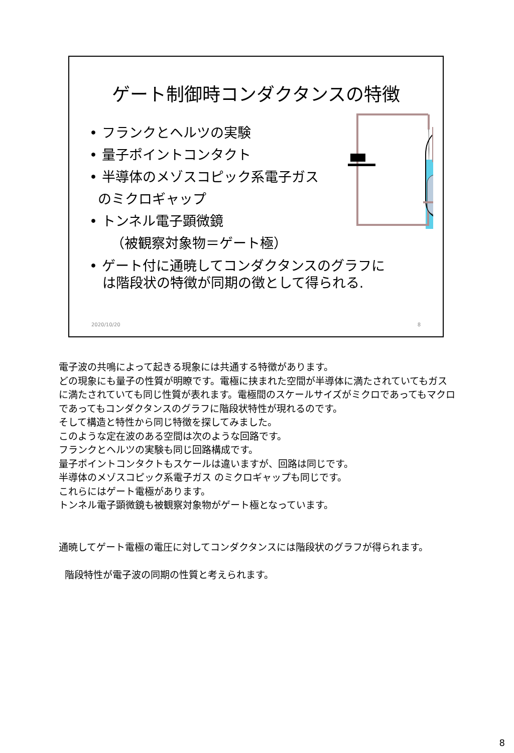ゲート制御時コンダクタンスの特徴
• フランクとヘルツの実験
• 量子ポイントコンタクト
• 半導体のメゾスコピック系電子ガス
のミクロギャップ
• トンネル電子顕微鏡
（被観察対象物＝ゲート極）
• ゲート付に通暁してコンダクタンスのグラフに
は階段状の特徴が同期の徴として得られる.
2020/10/20 8
電子波の共鳴によって起きる現象には共通する特徴があります。
どの現象にも量子の性質が明瞭です。電極に挟まれた空間が半導体に満たされていてもガスに満たされていても同じ性質が表れます。電極間のスケールサイズがミクロであってもマクロであってもコンダクタンスのグラフに階段状特性が現れるのです。
そして構造と特性から同じ特徴を探してみました。
このような定在波のある空間は次のような回路です。
フランクとヘルツの実験も同じ回路構成です。
量子ポイントコンタクトもスケールは違いますが、回路は同じです。
半導体のメゾスコピック系電子ガス のミクロギャップも同じです。
これらにはゲート電極があります。
トンネル電子顕微鏡も被観察対象物がゲート極となっています。
通暁してゲート電極の電圧に対してコンダクタンスには階段状のグラフが得られます。
階段特性が電子波の同期の性質と考えられます。
8